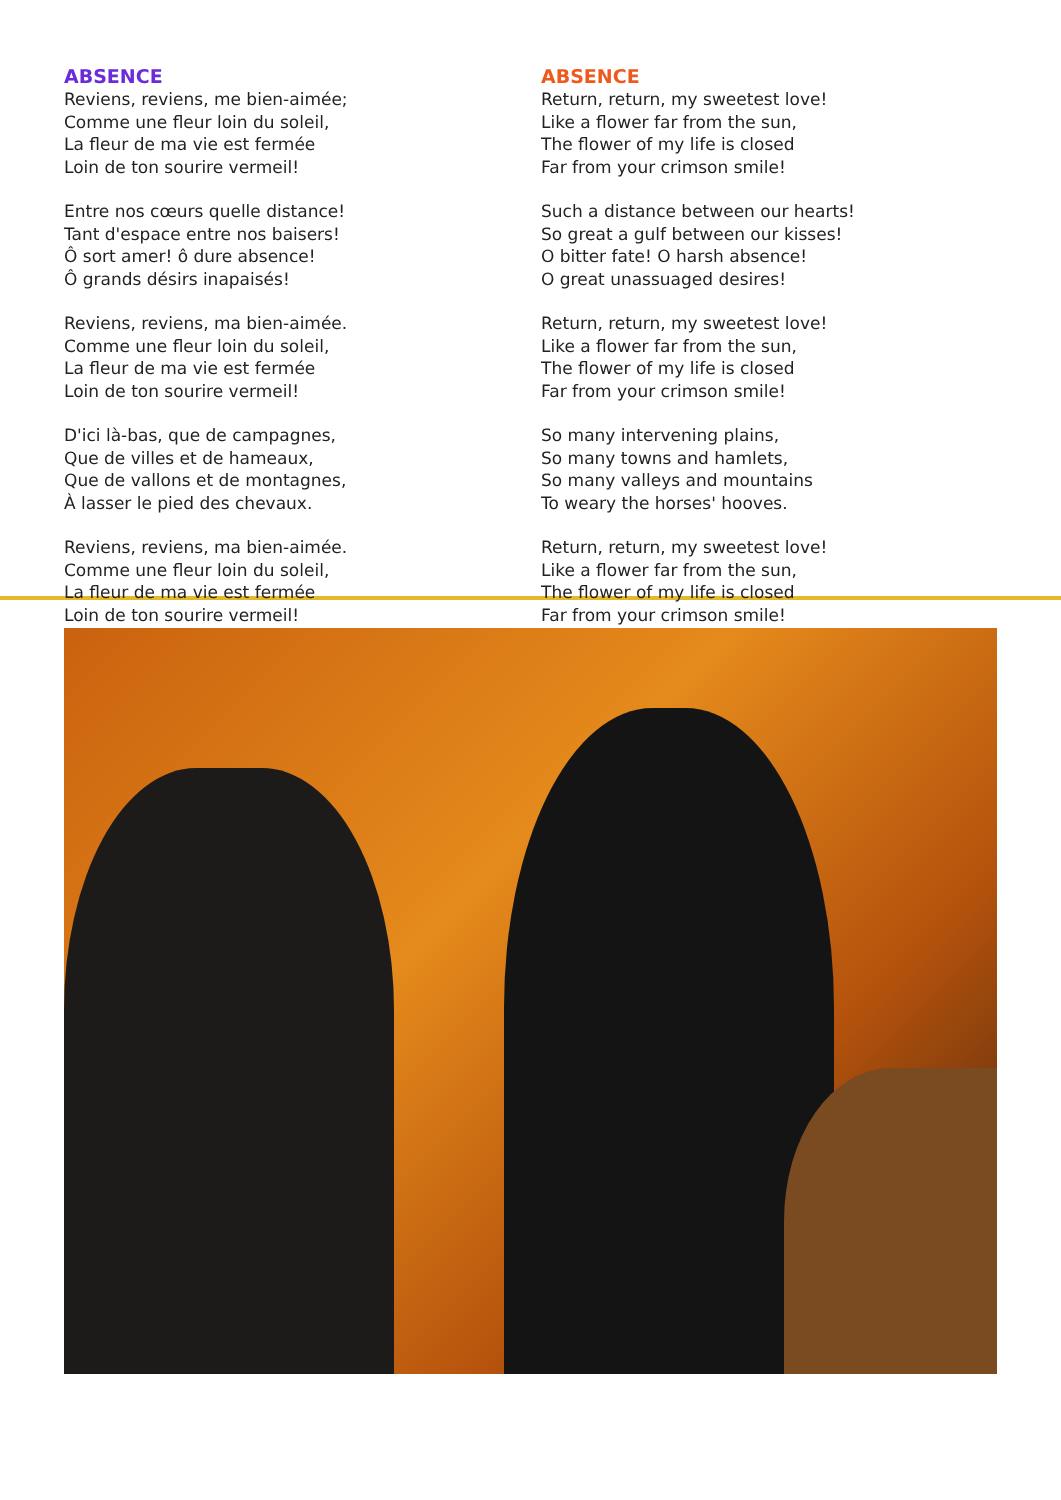ABSENCE
Reviens, reviens, me bien-aimée;
Comme une fleur loin du soleil,
La fleur de ma vie est fermée
Loin de ton sourire vermeil!
Entre nos cœurs quelle distance!
Tant d'espace entre nos baisers!
Ô sort amer! ô dure absence!
Ô grands désirs inapaisés!
Reviens, reviens, ma bien-aimée.
Comme une fleur loin du soleil,
La fleur de ma vie est fermée
Loin de ton sourire vermeil!
D'ici là-bas, que de campagnes,
Que de villes et de hameaux,
Que de vallons et de montagnes,
À lasser le pied des chevaux.
Reviens, reviens, ma bien-aimée.
Comme une fleur loin du soleil,
La fleur de ma vie est fermée
Loin de ton sourire vermeil!
ABSENCE
Return, return, my sweetest love!
Like a flower far from the sun,
The flower of my life is closed
Far from your crimson smile!
Such a distance between our hearts!
So great a gulf between our kisses!
O bitter fate! O harsh absence!
O great unassuaged desires!
Return, return, my sweetest love!
Like a flower far from the sun,
The flower of my life is closed
Far from your crimson smile!
So many intervening plains,
So many towns and hamlets,
So many valleys and mountains
To weary the horses' hooves.
Return, return, my sweetest love!
Like a flower far from the sun,
The flower of my life is closed
Far from your crimson smile!